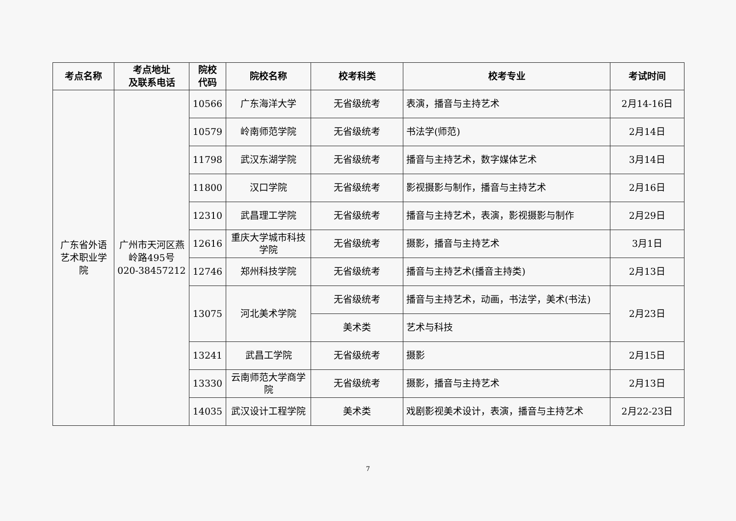| 考点名称 | 考点地址 及联系电话 | 院校 代码 | 院校名称 | 校考科类 | 校考专业 | 考试时间 |
| --- | --- | --- | --- | --- | --- | --- |
| 广东省外语艺术职业学院 | 广州市天河区燕岭路495号 020-38457212 | 10566 | 广东海洋大学 | 无省级统考 | 表演，播音与主持艺术 | 2月14-16日 |
| | | 10579 | 岭南师范学院 | 无省级统考 | 书法学(师范) | 2月14日 |
| | | 11798 | 武汉东湖学院 | 无省级统考 | 播音与主持艺术，数字媒体艺术 | 3月14日 |
| | | 11800 | 汉口学院 | 无省级统考 | 影视摄影与制作，播音与主持艺术 | 2月16日 |
| | | 12310 | 武昌理工学院 | 无省级统考 | 播音与主持艺术，表演，影视摄影与制作 | 2月29日 |
| | | 12616 | 重庆大学城市科技学院 | 无省级统考 | 摄影，播音与主持艺术 | 3月1日 |
| | | 12746 | 郑州科技学院 | 无省级统考 | 播音与主持艺术(播音主持类) | 2月13日 |
| | | 13075 | 河北美术学院 | 无省级统考 | 播音与主持艺术，动画，书法学，美术(书法) | 2月23日 |
| | | | | 美术类 | 艺术与科技 | |
| | | 13241 | 武昌工学院 | 无省级统考 | 摄影 | 2月15日 |
| | | 13330 | 云南师范大学商学院 | 无省级统考 | 摄影，播音与主持艺术 | 2月13日 |
| | | 14035 | 武汉设计工程学院 | 美术类 | 戏剧影视美术设计，表演，播音与主持艺术 | 2月22-23日 |
7